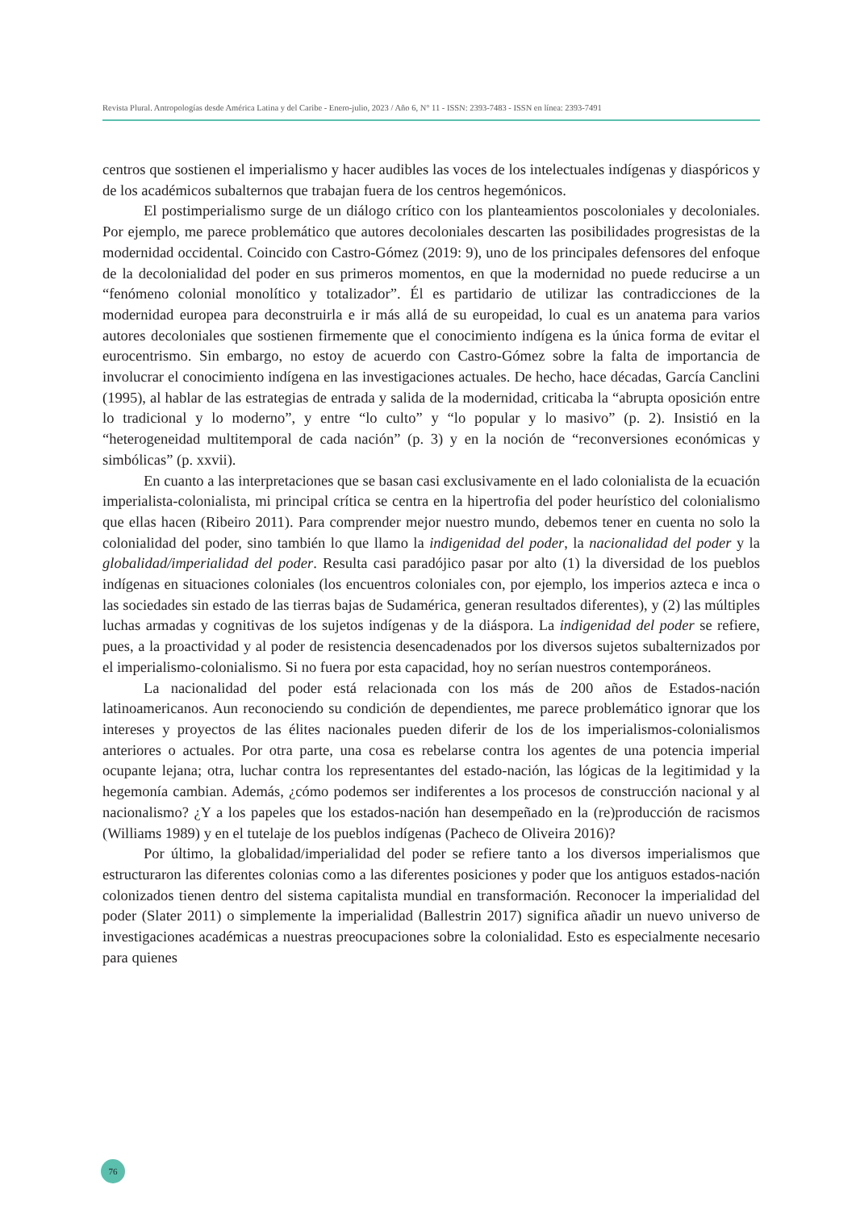Revista Plural. Antropologías desde América Latina y del Caribe - Enero-julio, 2023 / Año 6, N° 11 - ISSN: 2393-7483 - ISSN en línea: 2393-7491
centros que sostienen el imperialismo y hacer audibles las voces de los intelectuales indígenas y diaspóricos y de los académicos subalternos que trabajan fuera de los centros hegemónicos.
El postimperialismo surge de un diálogo crítico con los planteamientos poscoloniales y decoloniales. Por ejemplo, me parece problemático que autores decoloniales descarten las posibilidades progresistas de la modernidad occidental. Coincido con Castro-Gómez (2019: 9), uno de los principales defensores del enfoque de la decolonialidad del poder en sus primeros momentos, en que la modernidad no puede reducirse a un “fenómeno colonial monolítico y totalizador”. Él es partidario de utilizar las contradicciones de la modernidad europea para deconstruirla e ir más allá de su europeidad, lo cual es un anatema para varios autores decoloniales que sostienen firmemente que el conocimiento indígena es la única forma de evitar el eurocentrismo. Sin embargo, no estoy de acuerdo con Castro-Gómez sobre la falta de importancia de involucrar el conocimiento indígena en las investigaciones actuales. De hecho, hace décadas, García Canclini (1995), al hablar de las estrategias de entrada y salida de la modernidad, criticaba la “abrupta oposición entre lo tradicional y lo moderno”, y entre “lo culto” y “lo popular y lo masivo” (p. 2). Insistió en la “heterogeneidad multitemporal de cada nación” (p. 3) y en la noción de “reconversiones económicas y simbólicas” (p. xxvii).
En cuanto a las interpretaciones que se basan casi exclusivamente en el lado colonialista de la ecuación imperialista-colonialista, mi principal crítica se centra en la hipertrofia del poder heurístico del colonialismo que ellas hacen (Ribeiro 2011). Para comprender mejor nuestro mundo, debemos tener en cuenta no solo la colonialidad del poder, sino también lo que llamo la indigenidad del poder, la nacionalidad del poder y la globalidad/imperialidad del poder. Resulta casi paradójico pasar por alto (1) la diversidad de los pueblos indígenas en situaciones coloniales (los encuentros coloniales con, por ejemplo, los imperios azteca e inca o las sociedades sin estado de las tierras bajas de Sudamérica, generan resultados diferentes), y (2) las múltiples luchas armadas y cognitivas de los sujetos indígenas y de la diáspora. La indigenidad del poder se refiere, pues, a la proactividad y al poder de resistencia desencadenados por los diversos sujetos subalternizados por el imperialismo-colonialismo. Si no fuera por esta capacidad, hoy no serían nuestros contemporáneos.
La nacionalidad del poder está relacionada con los más de 200 años de Estados-nación latinoamericanos. Aun reconociendo su condición de dependientes, me parece problemático ignorar que los intereses y proyectos de las élites nacionales pueden diferir de los de los imperialismos-colonialismos anteriores o actuales. Por otra parte, una cosa es rebelarse contra los agentes de una potencia imperial ocupante lejana; otra, luchar contra los representantes del estado-nación, las lógicas de la legitimidad y la hegemonía cambian. Además, ¿cómo podemos ser indiferentes a los procesos de construcción nacional y al nacionalismo? ¿Y a los papeles que los estados-nación han desempeñado en la (re)producción de racismos (Williams 1989) y en el tutelaje de los pueblos indígenas (Pacheco de Oliveira 2016)?
Por último, la globalidad/imperialidad del poder se refiere tanto a los diversos imperialismos que estructuraron las diferentes colonias como a las diferentes posiciones y poder que los antiguos estados-nación colonizados tienen dentro del sistema capitalista mundial en transformación. Reconocer la imperialidad del poder (Slater 2011) o simplemente la imperialidad (Ballestrin 2017) significa añadir un nuevo universo de investigaciones académicas a nuestras preocupaciones sobre la colonialidad. Esto es especialmente necesario para quienes
76